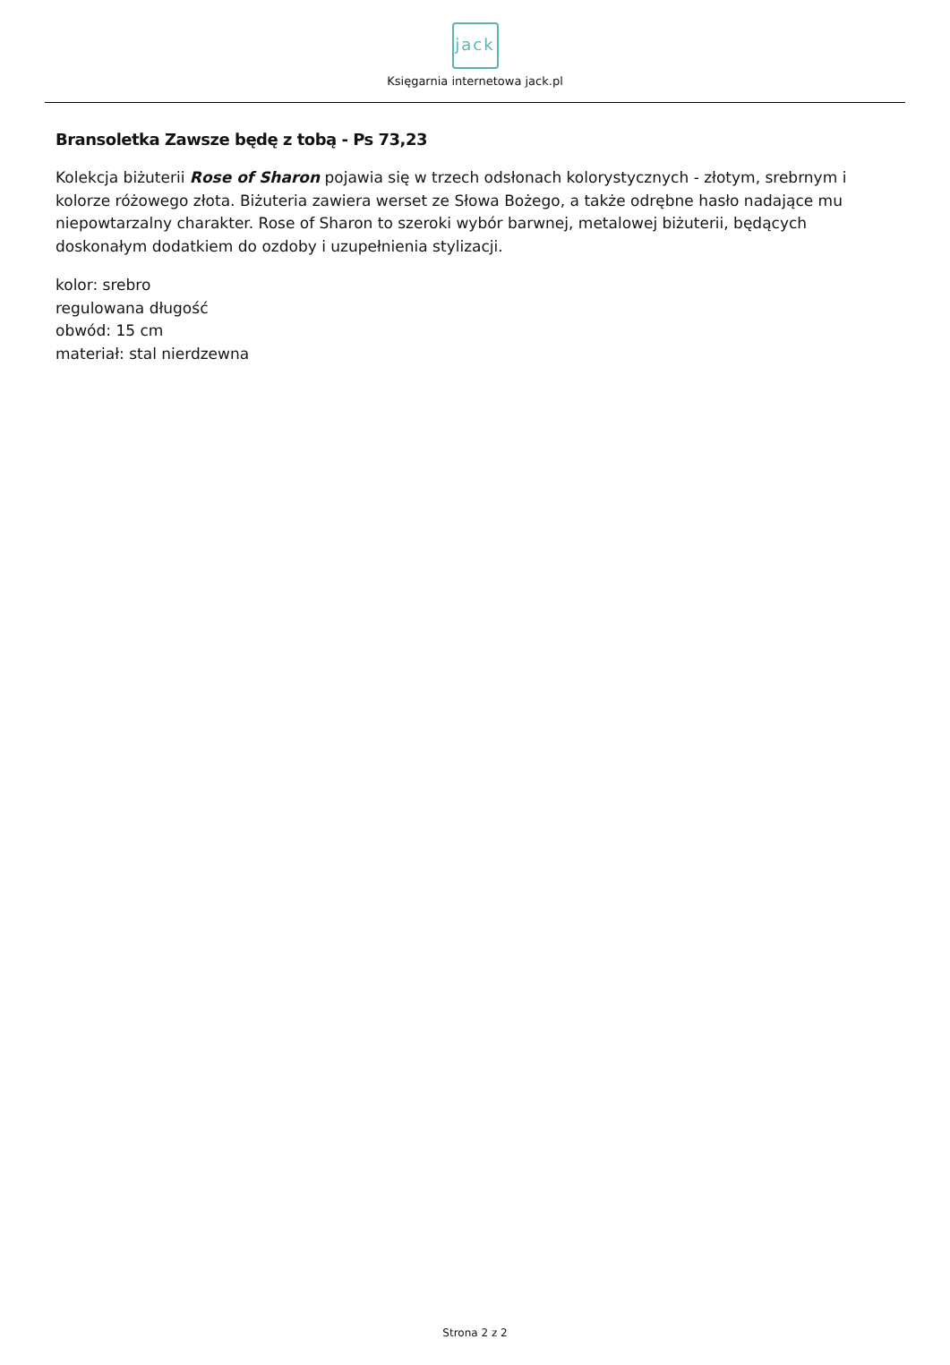jack
Księgarnia internetowa jack.pl
Bransoletka Zawsze będę z tobą - Ps 73,23
Kolekcja biżuterii Rose of Sharon pojawia się w trzech odsłonach kolorystycznych - złotym, srebrnym i kolorze różowego złota. Biżuteria zawiera werset ze Słowa Bożego, a także odrębne hasło nadające mu niepowtarzalny charakter. Rose of Sharon to szeroki wybór barwnej, metalowej biżuterii, będących doskonałym dodatkiem do ozdoby i uzupełnienia stylizacji.
kolor: srebro
regulowana długość
obwód: 15 cm
materiał: stal nierdzewna
Strona 2 z 2